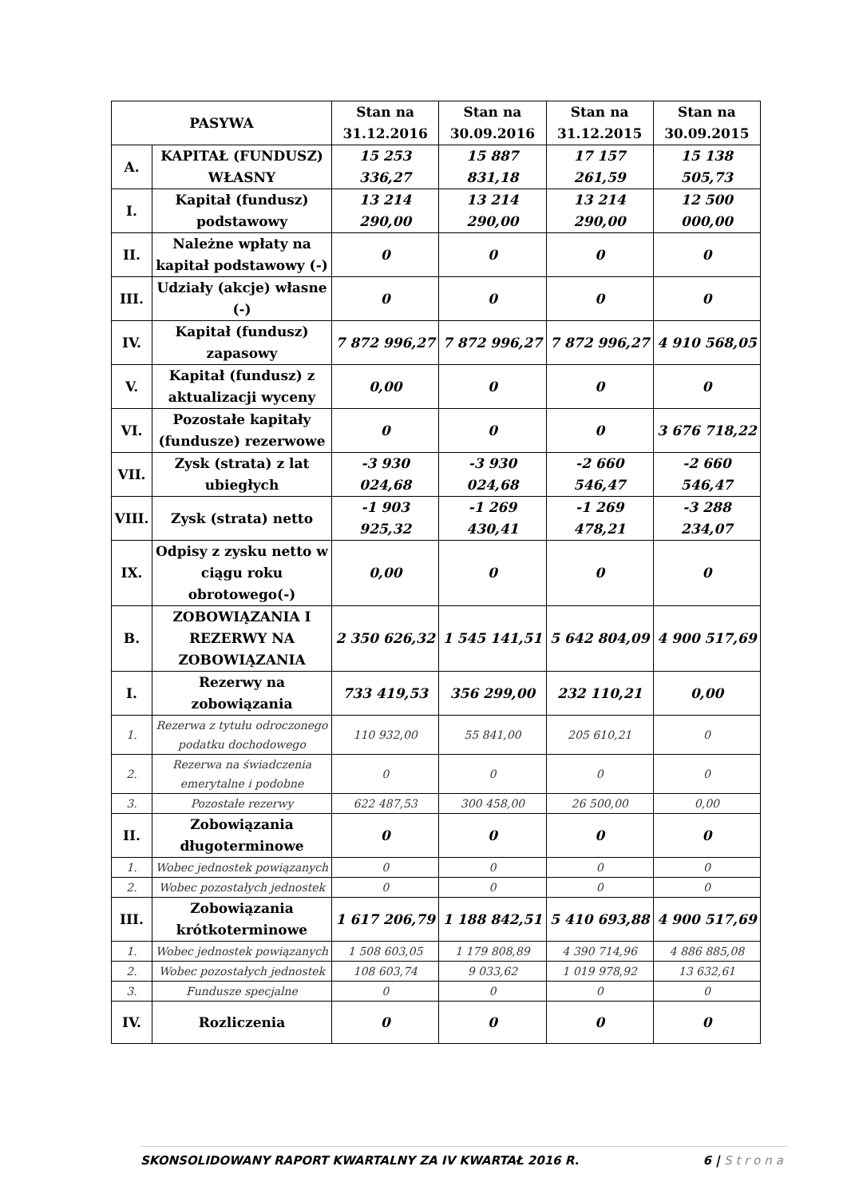| PASYWA | | Stan na 31.12.2016 | Stan na 30.09.2016 | Stan na 31.12.2015 | Stan na 30.09.2015 |
| --- | --- | --- | --- | --- | --- |
| A. | KAPITAŁ (FUNDUSZ) WŁASNY | 15 253 336,27 | 15 887 831,18 | 17 157 261,59 | 15 138 505,73 |
| I. | Kapitał (fundusz) podstawowy | 13 214 290,00 | 13 214 290,00 | 13 214 290,00 | 12 500 000,00 |
| II. | Należne wpłaty na kapitał podstawowy (-) | 0 | 0 | 0 | 0 |
| III. | Udziały (akcje) własne (-) | 0 | 0 | 0 | 0 |
| IV. | Kapitał (fundusz) zapasowy | 7 872 996,27 | 7 872 996,27 | 7 872 996,27 | 4 910 568,05 |
| V. | Kapitał (fundusz) z aktualizacji wyceny | 0,00 | 0 | 0 | 0 |
| VI. | Pozostałe kapitały (fundusze) rezerwowe | 0 | 0 | 0 | 3 676 718,22 |
| VII. | Zysk (strata) z lat ubiegłych | -3 930 024,68 | -3 930 024,68 | -2 660 546,47 | -2 660 546,47 |
| VIII. | Zysk (strata) netto | -1 903 925,32 | -1 269 430,41 | -1 269 478,21 | -3 288 234,07 |
| IX. | Odpisy z zysku netto w ciągu roku obrotowego(-) | 0,00 | 0 | 0 | 0 |
| B. | ZOBOWIĄZANIA I REZERWY NA ZOBOWIĄZANIA | 2 350 626,32 | 1 545 141,51 | 5 642 804,09 | 4 900 517,69 |
| I. | Rezerwy na zobowiązania | 733 419,53 | 356 299,00 | 232 110,21 | 0,00 |
| 1. | Rezerwa z tytułu odroczonego podatku dochodowego | 110 932,00 | 55 841,00 | 205 610,21 | 0 |
| 2. | Rezerwa na świadczenia emerytalne i podobne | 0 | 0 | 0 | 0 |
| 3. | Pozostałe rezerwy | 622 487,53 | 300 458,00 | 26 500,00 | 0,00 |
| II. | Zobowiązania długoterminowe | 0 | 0 | 0 | 0 |
| 1. | Wobec jednostek powiązanych | 0 | 0 | 0 | 0 |
| 2. | Wobec pozostałych jednostek | 0 | 0 | 0 | 0 |
| III. | Zobowiązania krótkoterminowe | 1 617 206,79 | 1 188 842,51 | 5 410 693,88 | 4 900 517,69 |
| 1. | Wobec jednostek powiązanych | 1 508 603,05 | 1 179 808,89 | 4 390 714,96 | 4 886 885,08 |
| 2. | Wobec pozostałych jednostek | 108 603,74 | 9 033,62 | 1 019 978,92 | 13 632,61 |
| 3. | Fundusze specjalne | 0 | 0 | 0 | 0 |
| IV. | Rozliczenia | 0 | 0 | 0 | 0 |
SKONSOLIDOWANY RAPORT KWARTALNY ZA IV KWARTAŁ 2016 R. 6 | Strona